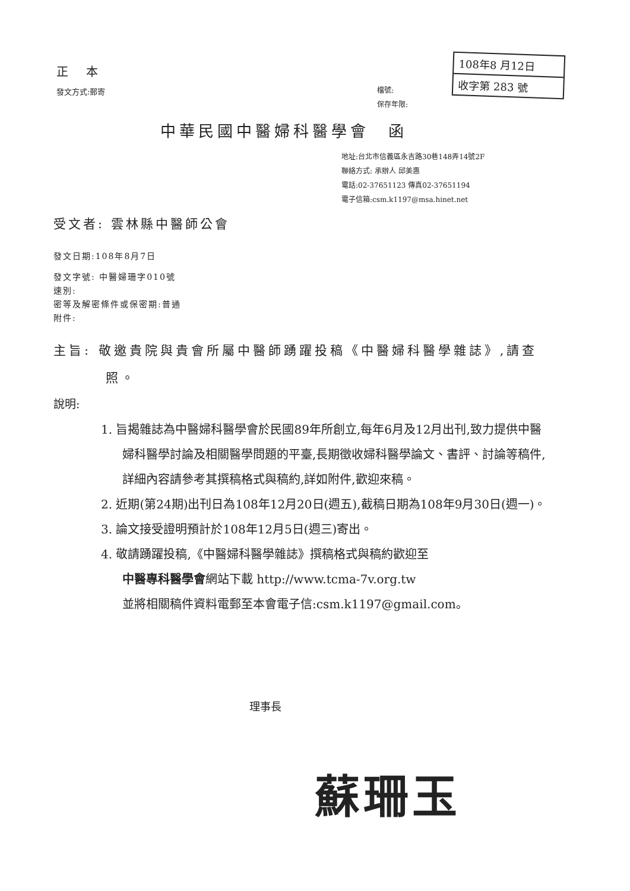正 本
發文方式:郵寄
檔號:
保存年限:
108年8 月12日
收字第 283 號
中華民國中醫婦科醫學會　函
地址:台北市信義區永吉路30巷148弄14號2F
聯絡方式: 承辦人 邱美惠
電話:02-37651123 傳真02-37651194
電子信箱:csm.k1197@msa.hinet.net
受文者: 雲林縣中醫師公會
發文日期:108年8月7日
發文字號: 中醫婦珊字010號
速別:
密等及解密條件或保密期:普通
附件:
主旨: 敬邀貴院與貴會所屬中醫師踴躍投稿《中醫婦科醫學雜誌》,請查照。
說明:
1. 旨揭雜誌為中醫婦科醫學會於民國89年所創立,每年6月及12月出刊,致力提供中醫婦科醫學討論及相關醫學問題的平臺,長期徵收婦科醫學論文、書評、討論等稿件,詳細內容請參考其撰稿格式與稿約,詳如附件,歡迎來稿。
2. 近期(第24期)出刊日為108年12月20日(週五),截稿日期為108年9月30日(週一)。
3. 論文接受證明預計於108年12月5日(週三)寄出。
4. 敬請踴躍投稿,《中醫婦科醫學雜誌》撰稿格式與稿約歡迎至
中醫專科醫學會網站下載 http://www.tcma-7v.org.tw
並將相關稿件資料電郵至本會電子信:csm.k1197@gmail.com。
理事長
蘇珊玉